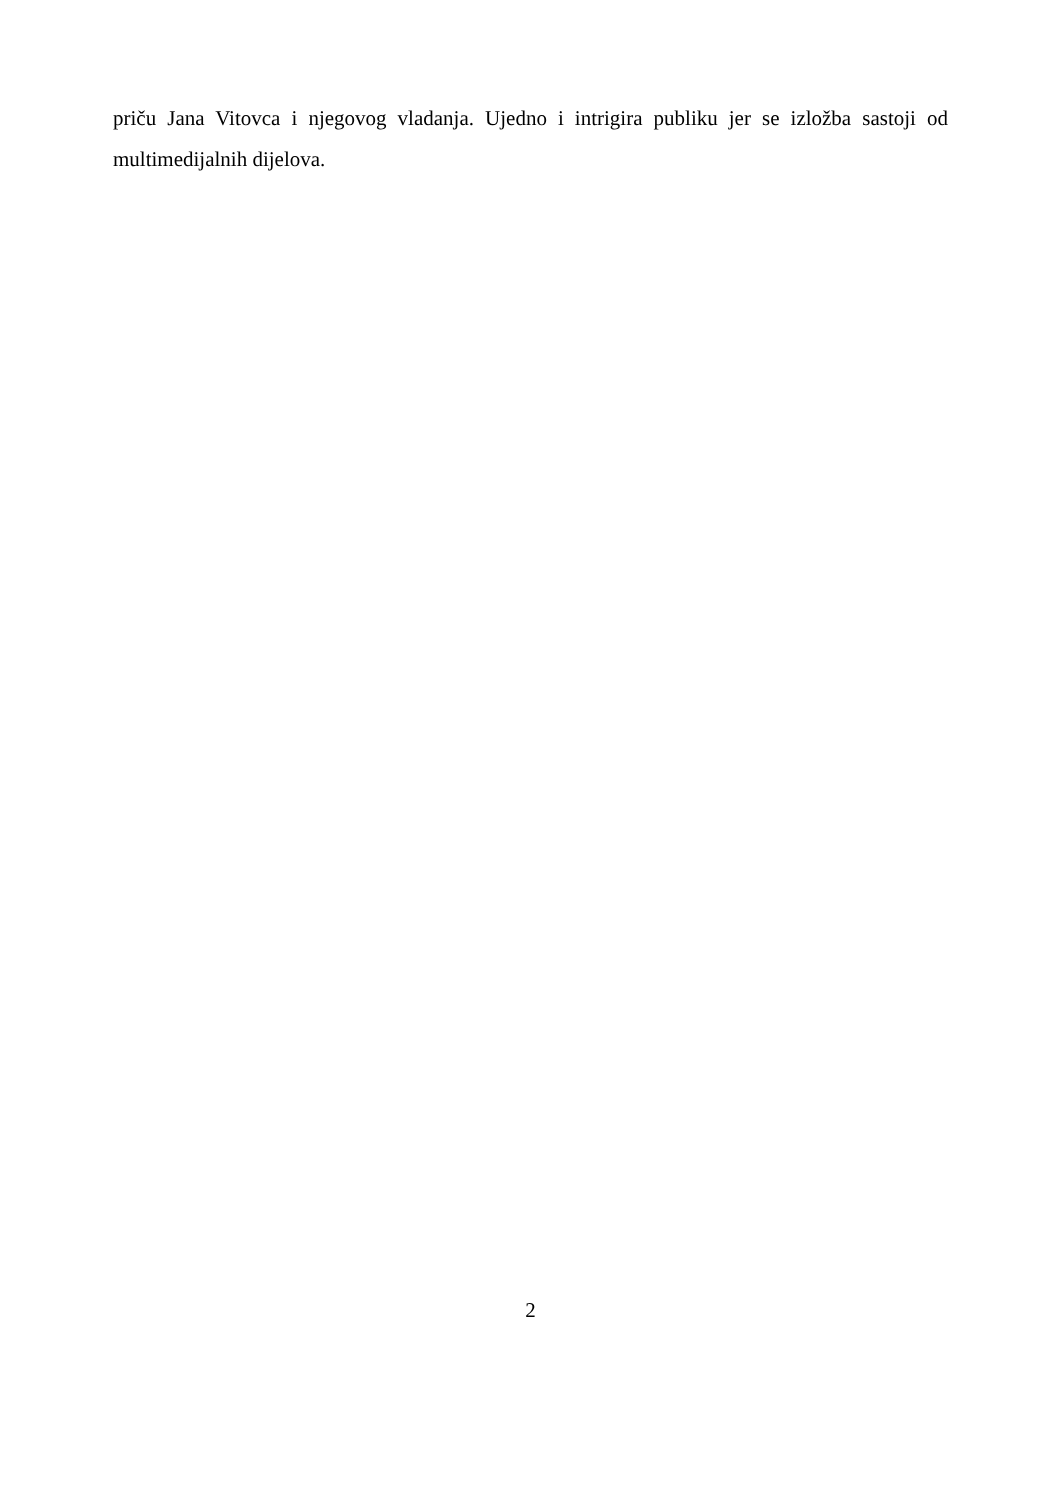priču Jana Vitovca i njegovog vladanja. Ujedno i intrigira publiku jer se izložba sastoji od multimedijalnih dijelova.
2